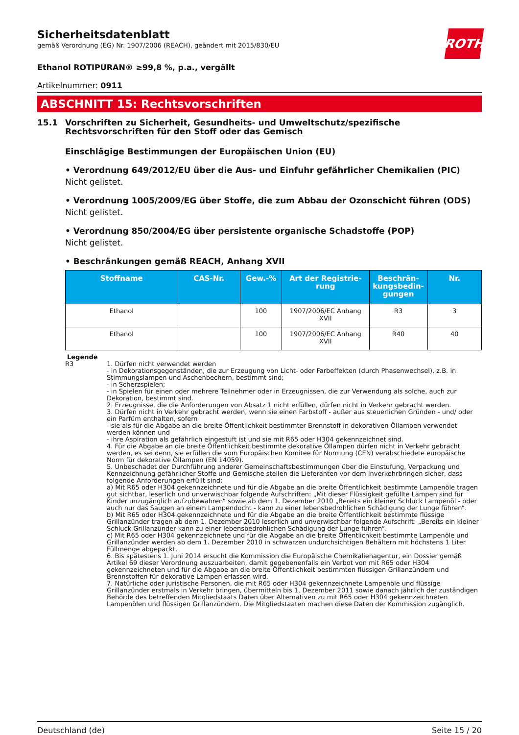Sicherheitsdatenblatt
gemäß Verordnung (EG) Nr. 1907/2006 (REACH), geändert mit 2015/830/EU
ROTH
Ethanol ROTIPURAN® ≥99,8 %, p.a., vergällt
Artikelnummer: 0911
ABSCHNITT 15: Rechtsvorschriften
15.1 Vorschriften zu Sicherheit, Gesundheits- und Umweltschutz/spezifische Rechtsvorschriften für den Stoff oder das Gemisch
Einschlägige Bestimmungen der Europäischen Union (EU)
• Verordnung 649/2012/EU über die Aus- und Einfuhr gefährlicher Chemikalien (PIC)
Nicht gelistet.
• Verordnung 1005/2009/EG über Stoffe, die zum Abbau der Ozonschicht führen (ODS)
Nicht gelistet.
• Verordnung 850/2004/EG über persistente organische Schadstoffe (POP)
Nicht gelistet.
• Beschränkungen gemäß REACH, Anhang XVII
| Stoffname | CAS-Nr. | Gew.-% | Art der Registrie-rung | Beschrän-kungsbedin-gungen | Nr. |
| --- | --- | --- | --- | --- | --- |
| Ethanol | | 100 | 1907/2006/EC Anhang XVII | R3 | 3 |
| Ethanol | | 100 | 1907/2006/EC Anhang XVII | R40 | 40 |
Legende
R3 1. Dürfen nicht verwendet werden
- in Dekorationsgegenständen, die zur Erzeugung von Licht- oder Farbeffekten (durch Phasenwechsel), z.B. in Stimmungslampen und Aschenbechern, bestimmt sind;
- in Scherzspielen;
- in Spielen für einen oder mehrere Teilnehmer oder in Erzeugnissen, die zur Verwendung als solche, auch zur Dekoration, bestimmt sind.
2. Erzeugnisse, die die Anforderungen von Absatz 1 nicht erfüllen, dürfen nicht in Verkehr gebracht werden.
3. Dürfen nicht in Verkehr gebracht werden, wenn sie einen Farbstoff - außer aus steuerlichen Gründen - und/ oder ein Parfüm enthalten, sofern
- sie als für die Abgabe an die breite Öffentlichkeit bestimmter Brennstoff in dekorativen Öllampen verwendet werden können und
- ihre Aspiration als gefährlich eingestuft ist und sie mit R65 oder H304 gekennzeichnet sind.
4. Für die Abgabe an die breite Öffentlichkeit bestimmte dekorative Öllampen dürfen nicht in Verkehr gebracht werden, es sei denn, sie erfüllen die vom Europäischen Komitee für Normung (CEN) verabschiedete europäische Norm für dekorative Öllampen (EN 14059).
5. Unbeschadet der Durchführung anderer Gemeinschaftsbestimmungen über die Einstufung, Verpackung und Kennzeichnung gefährlicher Stoffe und Gemische stellen die Lieferanten vor dem Inverkehrbringen sicher, dass folgende Anforderungen erfüllt sind:
a) Mit R65 oder H304 gekennzeichnete und für die Abgabe an die breite Öffentlichkeit bestimmte Lampenöle tragen gut sichtbar, leserlich und unverwischbar folgende Aufschriften: „Mit dieser Flüssigkeit gefüllte Lampen sind für Kinder unzugänglich aufzubewahren“ sowie ab dem 1. Dezember 2010 „Bereits ein kleiner Schluck Lampenöl - oder auch nur das Saugen an einem Lampendocht - kann zu einer lebensbedrohlichen Schädigung der Lunge führen“.
b) Mit R65 oder H304 gekennzeichnete und für die Abgabe an die breite Öffentlichkeit bestimmte flüssige Grillanzünder tragen ab dem 1. Dezember 2010 leserlich und unverwischbar folgende Aufschrift: „Bereits ein kleiner Schluck Grillanzünder kann zu einer lebensbedrohlichen Schädigung der Lunge führen“.
c) Mit R65 oder H304 gekennzeichnete und für die Abgabe an die breite Öffentlichkeit bestimmte Lampenöle und Grillanzünder werden ab dem 1. Dezember 2010 in schwarzen undurchsichtigen Behältern mit höchstens 1 Liter Füllmenge abgepackt.
6. Bis spätestens 1. Juni 2014 ersucht die Kommission die Europäische Chemikalienagentur, ein Dossier gemäß Artikel 69 dieser Verordnung auszuarbeiten, damit gegebenenfalls ein Verbot von mit R65 oder H304 gekennzeichneten und für die Abgabe an die breite Öffentlichkeit bestimmten flüssigen Grillanzündern und Brennstoffen für dekorative Lampen erlassen wird.
7. Natürliche oder juristische Personen, die mit R65 oder H304 gekennzeichnete Lampenöle und flüssige Grillanzünder erstmals in Verkehr bringen, übermitteln bis 1. Dezember 2011 sowie danach jährlich der zuständigen Behörde des betreffenden Mitgliedstaats Daten über Alternativen zu mit R65 oder H304 gekennzeichneten Lampenölen und flüssigen Grillanzündern. Die Mitgliedstaaten machen diese Daten der Kommission zugänglich.
Deutschland (de) Seite 15 / 20